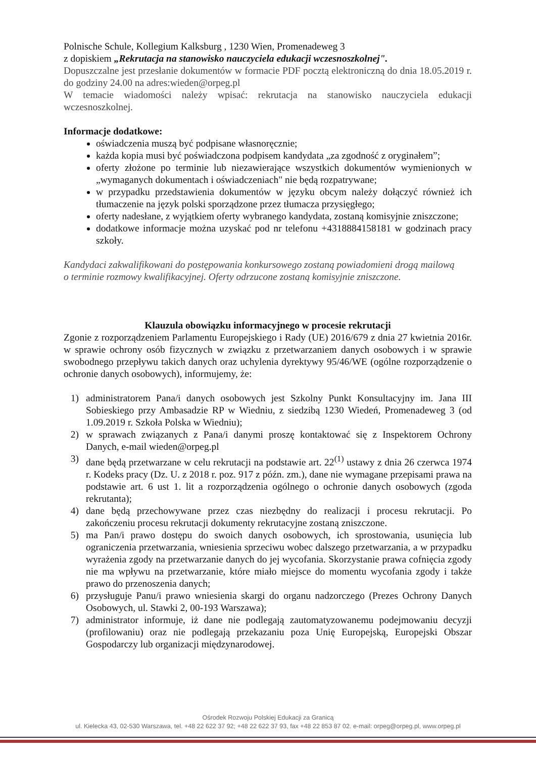Polnische Schule, Kollegium Kalksburg , 1230 Wien, Promenadeweg 3
z dopiskiem „Rekrutacja na stanowisko nauczyciela edukacji wczesnoszkolnej".
Dopuszczalne jest przesłanie dokumentów w formacie PDF pocztą elektroniczną do dnia 18.05.2019 r. do godziny 24.00 na adres:wieden@orpeg.pl
W temacie wiadomości należy wpisać: rekrutacja na stanowisko nauczyciela edukacji wczesnoszkolnej.
Informacje dodatkowe:
oświadczenia muszą być podpisane własnoręcznie;
każda kopia musi być poświadczona podpisem kandydata „za zgodność z oryginałem”;
oferty złożone po terminie lub niezawierające wszystkich dokumentów wymienionych w „wymaganych dokumentach i oświadczeniach" nie będą rozpatrywane;
w przypadku przedstawienia dokumentów w języku obcym należy dołączyć również ich tłumaczenie na język polski sporządzone przez tłumacza przysięgłego;
oferty nadesłane, z wyjątkiem oferty wybranego kandydata, zostaną komisyjnie zniszczone;
dodatkowe informacje można uzyskać pod nr telefonu +4318884158181 w godzinach pracy szkoły.
Kandydaci zakwalifikowani do postępowania konkursowego zostaną powiadomieni drogą mailową
o terminie rozmowy kwalifikacyjnej. Oferty odrzucone zostaną komisyjnie zniszczone.
Klauzula obowiązku informacyjnego w procesie rekrutacji
Zgonie z rozporządzeniem Parlamentu Europejskiego i Rady (UE) 2016/679 z dnia 27 kwietnia 2016r. w sprawie ochrony osób fizycznych w związku z przetwarzaniem danych osobowych i w sprawie swobodnego przepływu takich danych oraz uchylenia dyrektywy 95/46/WE (ogólne rozporządzenie o ochronie danych osobowych), informujemy, że:
1) administratorem Pana/i danych osobowych jest Szkolny Punkt Konsultacyjny im. Jana III Sobieskiego przy Ambasadzie RP w Wiedniu, z siedzibą 1230 Wiedeń, Promenadeweg 3 (od 1.09.2019 r. Szkoła Polska w Wiedniu);
2) w sprawach związanych z Pana/i danymi proszę kontaktować się z Inspektorem Ochrony Danych, e-mail wieden@orpeg.pl
3) dane będą przetwarzane w celu rekrutacji na podstawie art. 22<sup>(1)</sup> ustawy z dnia 26 czerwca 1974 r. Kodeks pracy (Dz. U. z 2018 r. poz. 917 z późn. zm.), dane nie wymagane przepisami prawa na podstawie art. 6 ust 1. lit a rozporządzenia ogólnego o ochronie danych osobowych (zgoda rekrutanta);
4) dane będą przechowywane przez czas niezbędny do realizacji i procesu rekrutacji. Po zakończeniu procesu rekrutacji dokumenty rekrutacyjne zostaną zniszczone.
5) ma Pan/i prawo dostępu do swoich danych osobowych, ich sprostowania, usunięcia lub ograniczenia przetwarzania, wniesienia sprzeciwu wobec dalszego przetwarzania, a w przypadku wyrażenia zgody na przetwarzanie danych do jej wycofania. Skorzystanie prawa cofnięcia zgody nie ma wpływu na przetwarzanie, które miało miejsce do momentu wycofania zgody i także prawo do przenoszenia danych;
6) przysługuje Panu/i prawo wniesienia skargi do organu nadzorczego (Prezes Ochrony Danych Osobowych, ul. Stawki 2, 00-193 Warszawa);
7) administrator informuje, iż dane nie podlegają zautomatyzowanemu podejmowaniu decyzji (profilowaniu) oraz nie podlegają przekazaniu poza Unię Europejską, Europejski Obszar Gospodarczy lub organizacji międzynarodowej.
Ośrodek Rozwoju Polskiej Edukacji za Granicą
ul. Kielecka 43, 02-530 Warszawa, tel. +48 22 622 37 92; +48 22 622 37 93, fax +48 22 853 87 02. e-mail: orpeg@orpeg.pl, www.orpeg.pl